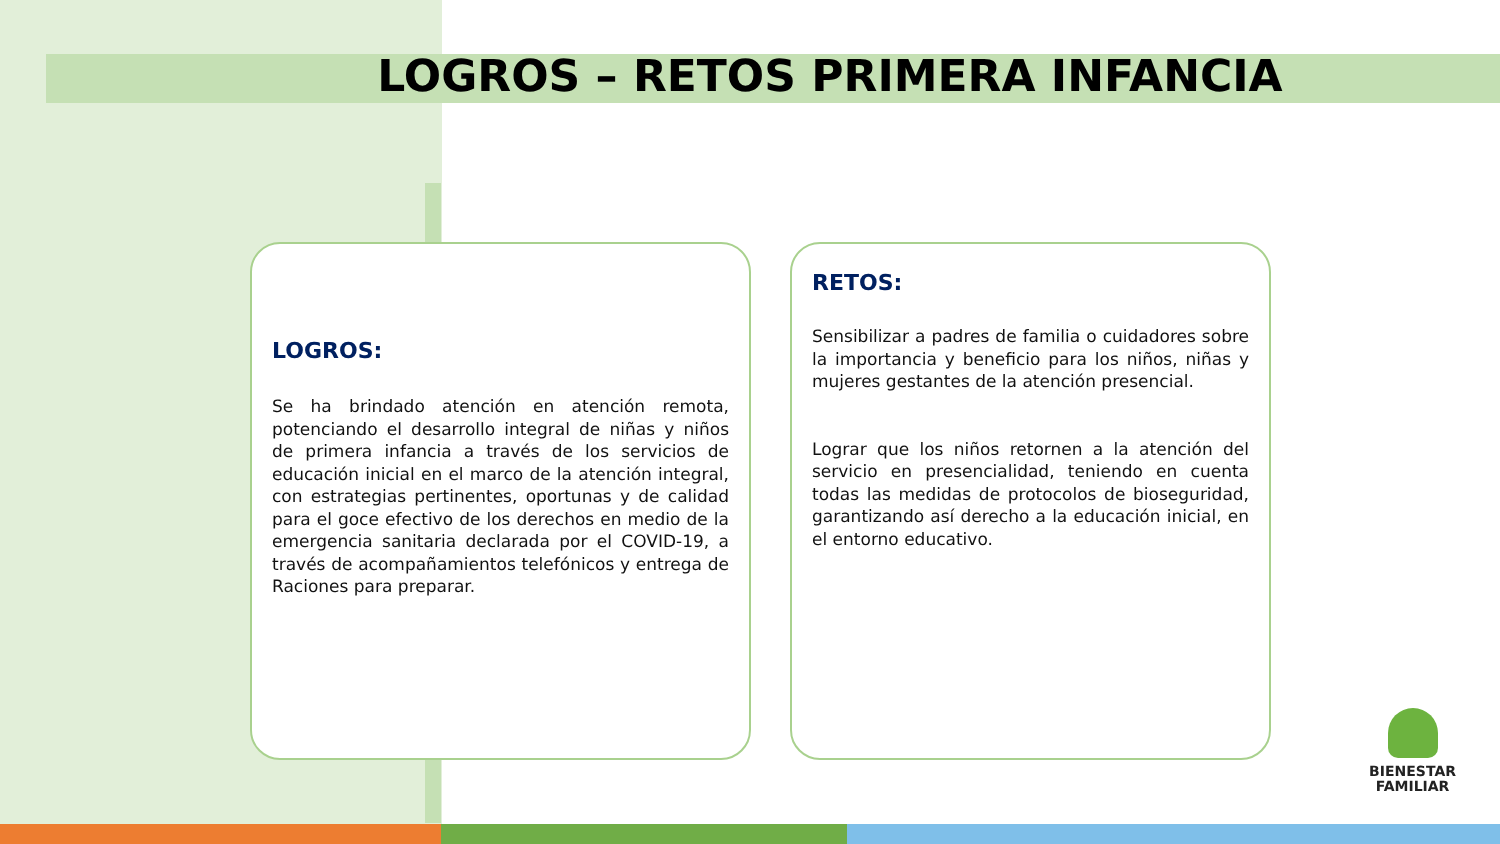LOGROS – RETOS PRIMERA INFANCIA
LOGROS:
Se ha brindado atención en atención remota, potenciando el desarrollo integral de niñas y niños de primera infancia a través de los servicios de educación inicial en el marco de la atención integral, con estrategias pertinentes, oportunas y de calidad para el goce efectivo de los derechos en medio de la emergencia sanitaria declarada por el COVID-19, a través de acompañamientos telefónicos y entrega de Raciones para preparar.
RETOS:
Sensibilizar a padres de familia o cuidadores sobre la importancia y beneficio para los niños, niñas y mujeres gestantes de la atención presencial.
Lograr que los niños retornen a la atención del servicio en presencialidad, teniendo en cuenta todas las medidas de protocolos de bioseguridad, garantizando así derecho a la educación inicial, en el entorno educativo.
BIENESTAR
FAMILIAR